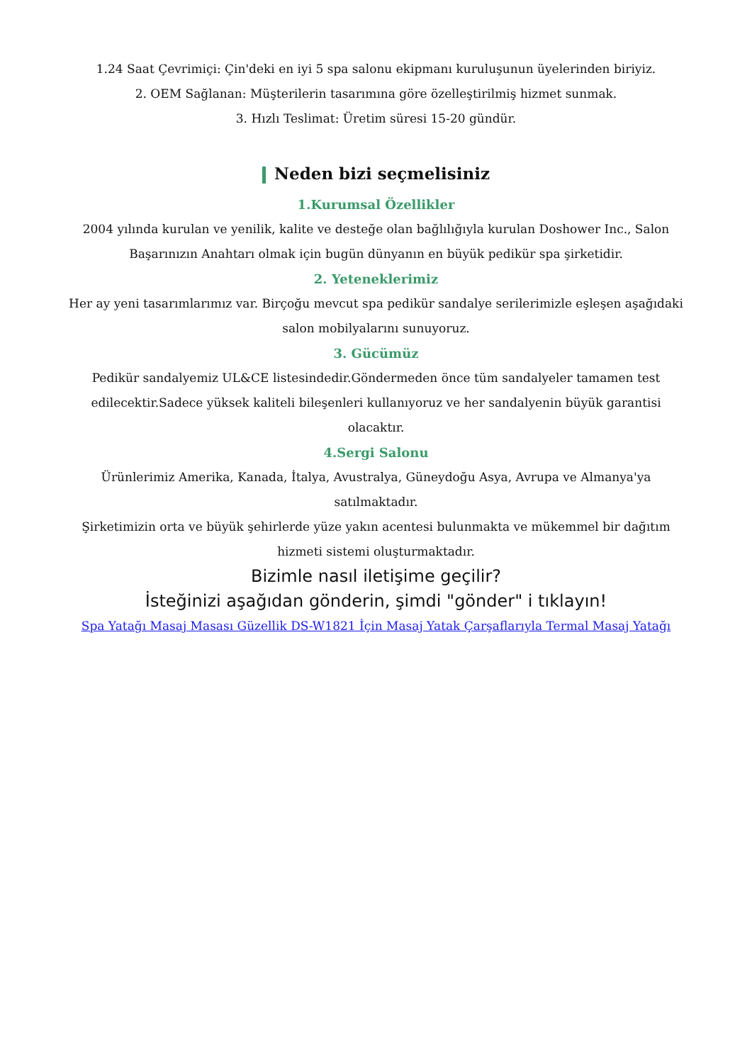1.24 Saat Çevrimiçi: Çin'deki en iyi 5 spa salonu ekipmanı kuruluşunun üyelerinden biriyiz.
2. OEM Sağlanan: Müşterilerin tasarımına göre özelleştirilmiş hizmet sunmak.
3. Hızlı Teslimat: Üretim süresi 15-20 gündür.
Neden bizi seçmelisiniz
1.Kurumsal Özellikler
2004 yılında kurulan ve yenilik, kalite ve desteğe olan bağlılığıyla kurulan Doshower Inc., Salon Başarınızın Anahtarı olmak için bugün dünyanın en büyük pedikür spa şirketidir.
2. Yeteneklerimiz
Her ay yeni tasarımlarımız var. Birçoğu mevcut spa pedikür sandalye serilerimizle eşleşen aşağıdaki salon mobilyalarını sunuyoruz.
3. Gücümüz
Pedikür sandalyemiz UL&CE listesindedir.Göndermeden önce tüm sandalyeler tamamen test edilecektir.Sadece yüksek kaliteli bileşenleri kullanıyoruz ve her sandalyenin büyük garantisi olacaktır.
4.Sergi Salonu
Ürünlerimiz Amerika, Kanada, İtalya, Avustralya, Güneydoğu Asya, Avrupa ve Almanya'ya satılmaktadır.
Şirketimizin orta ve büyük şehirlerde yüze yakın acentesi bulunmakta ve mükemmel bir dağıtım hizmeti sistemi oluşturmaktadır.
Bizimle nasıl iletişime geçilir?
İsteğinizi aşağıdan gönderin, şimdi "gönder" i tıklayın!
Spa Yatağı Masaj Masası Güzellik DS-W1821 İçin Masaj Yatak Çarşaflarıyla Termal Masaj Yatağı